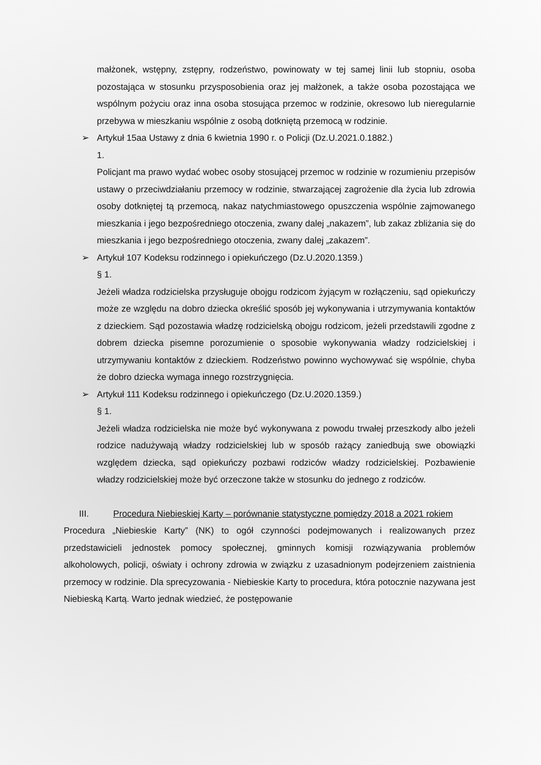małżonek, wstępny, zstępny, rodzeństwo, powinowaty w tej samej linii lub stopniu, osoba pozostająca w stosunku przysposobienia oraz jej małżonek, a także osoba pozostająca we wspólnym pożyciu oraz inna osoba stosująca przemoc w rodzinie, okresowo lub nieregularnie przebywa w mieszkaniu wspólnie z osobą dotkniętą przemocą w rodzinie.
➢ Artykuł 15aa Ustawy z dnia 6 kwietnia 1990 r. o Policji (Dz.U.2021.0.1882.)
1.
Policjant ma prawo wydać wobec osoby stosującej przemoc w rodzinie w rozumieniu przepisów ustawy o przeciwdziałaniu przemocy w rodzinie, stwarzającej zagrożenie dla życia lub zdrowia osoby dotkniętej tą przemocą, nakaz natychmiastowego opuszczenia wspólnie zajmowanego mieszkania i jego bezpośredniego otoczenia, zwany dalej „nakazem”, lub zakaz zbliżania się do mieszkania i jego bezpośredniego otoczenia, zwany dalej „zakazem”.
➢ Artykuł 107 Kodeksu rodzinnego i opiekuńczego (Dz.U.2020.1359.)
§ 1.
Jeżeli władza rodzicielska przysługuje obojgu rodzicom żyjącym w rozłączeniu, sąd opiekuńczy może ze względu na dobro dziecka określić sposób jej wykonywania i utrzymywania kontaktów z dzieckiem. Sąd pozostawia władzę rodzicielską obojgu rodzicom, jeżeli przedstawili zgodne z dobrem dziecka pisemne porozumienie o sposobie wykonywania władzy rodzicielskiej i utrzymywaniu kontaktów z dzieckiem. Rodzeństwo powinno wychowywać się wspólnie, chyba że dobro dziecka wymaga innego rozstrzygnięcia.
➢ Artykuł 111 Kodeksu rodzinnego i opiekuńczego (Dz.U.2020.1359.)
§ 1.
Jeżeli władza rodzicielska nie może być wykonywana z powodu trwałej przeszkody albo jeżeli rodzice nadużywają władzy rodzicielskiej lub w sposób rażący zaniedbują swe obowiązki względem dziecka, sąd opiekuńczy pozbawi rodziców władzy rodzicielskiej. Pozbawienie władzy rodzicielskiej może być orzeczone także w stosunku do jednego z rodziców.
III. Procedura Niebieskiej Karty – porównanie statystyczne pomiędzy 2018 a 2021 rokiem
Procedura „Niebieskie Karty” (NK) to ogół czynności podejmowanych i realizowanych przez przedstawicieli jednostek pomocy społecznej, gminnych komisji rozwiązywania problemów alkoholowych, policji, oświaty i ochrony zdrowia w związku z uzasadnionym podejrzeniem zaistnienia przemocy w rodzinie. Dla sprecyzowania - Niebieskie Karty to procedura, która potocznie nazywana jest Niebieską Kartą. Warto jednak wiedzieć, że postępowanie